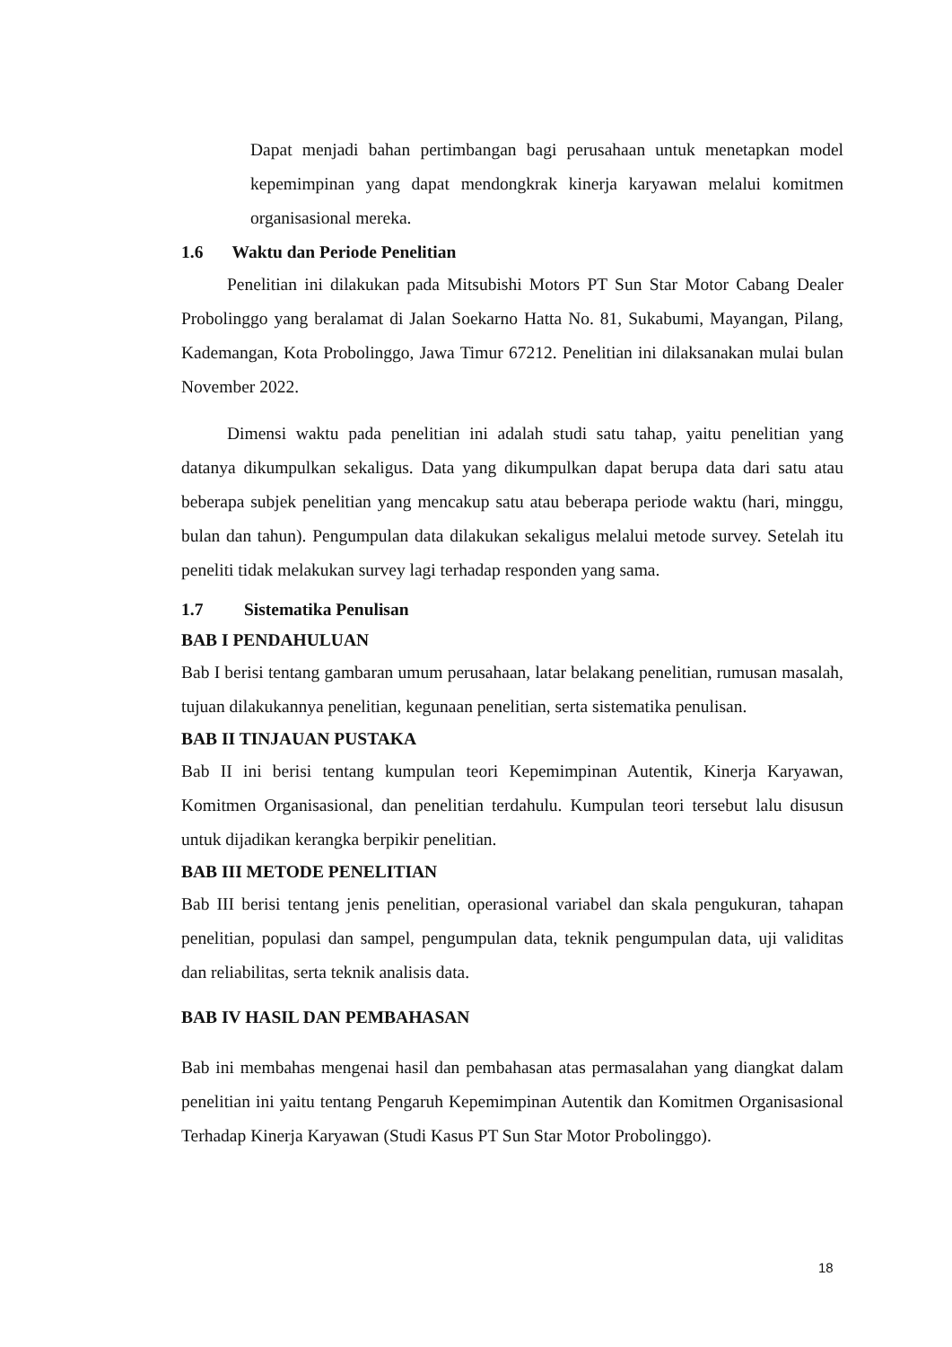Dapat menjadi bahan pertimbangan bagi perusahaan untuk menetapkan model kepemimpinan yang dapat mendongkrak kinerja karyawan melalui komitmen organisasional mereka.
1.6 Waktu dan Periode Penelitian
Penelitian ini dilakukan pada Mitsubishi Motors PT Sun Star Motor Cabang Dealer Probolinggo yang beralamat di Jalan Soekarno Hatta No. 81, Sukabumi, Mayangan, Pilang, Kademangan, Kota Probolinggo, Jawa Timur 67212. Penelitian ini dilaksanakan mulai bulan November 2022.
Dimensi waktu pada penelitian ini adalah studi satu tahap, yaitu penelitian yang datanya dikumpulkan sekaligus. Data yang dikumpulkan dapat berupa data dari satu atau beberapa subjek penelitian yang mencakup satu atau beberapa periode waktu (hari, minggu, bulan dan tahun). Pengumpulan data dilakukan sekaligus melalui metode survey. Setelah itu peneliti tidak melakukan survey lagi terhadap responden yang sama.
1.7 Sistematika Penulisan
BAB I PENDAHULUAN
Bab I berisi tentang gambaran umum perusahaan, latar belakang penelitian, rumusan masalah, tujuan dilakukannya penelitian, kegunaan penelitian, serta sistematika penulisan.
BAB II TINJAUAN PUSTAKA
Bab II ini berisi tentang kumpulan teori Kepemimpinan Autentik, Kinerja Karyawan, Komitmen Organisasional, dan penelitian terdahulu. Kumpulan teori tersebut lalu disusun untuk dijadikan kerangka berpikir penelitian.
BAB III METODE PENELITIAN
Bab III berisi tentang jenis penelitian, operasional variabel dan skala pengukuran, tahapan penelitian, populasi dan sampel, pengumpulan data, teknik pengumpulan data, uji validitas dan reliabilitas, serta teknik analisis data.
BAB IV HASIL DAN PEMBAHASAN
Bab ini membahas mengenai hasil dan pembahasan atas permasalahan yang diangkat dalam penelitian ini yaitu tentang Pengaruh Kepemimpinan Autentik dan Komitmen Organisasional Terhadap Kinerja Karyawan (Studi Kasus PT Sun Star Motor Probolinggo).
18